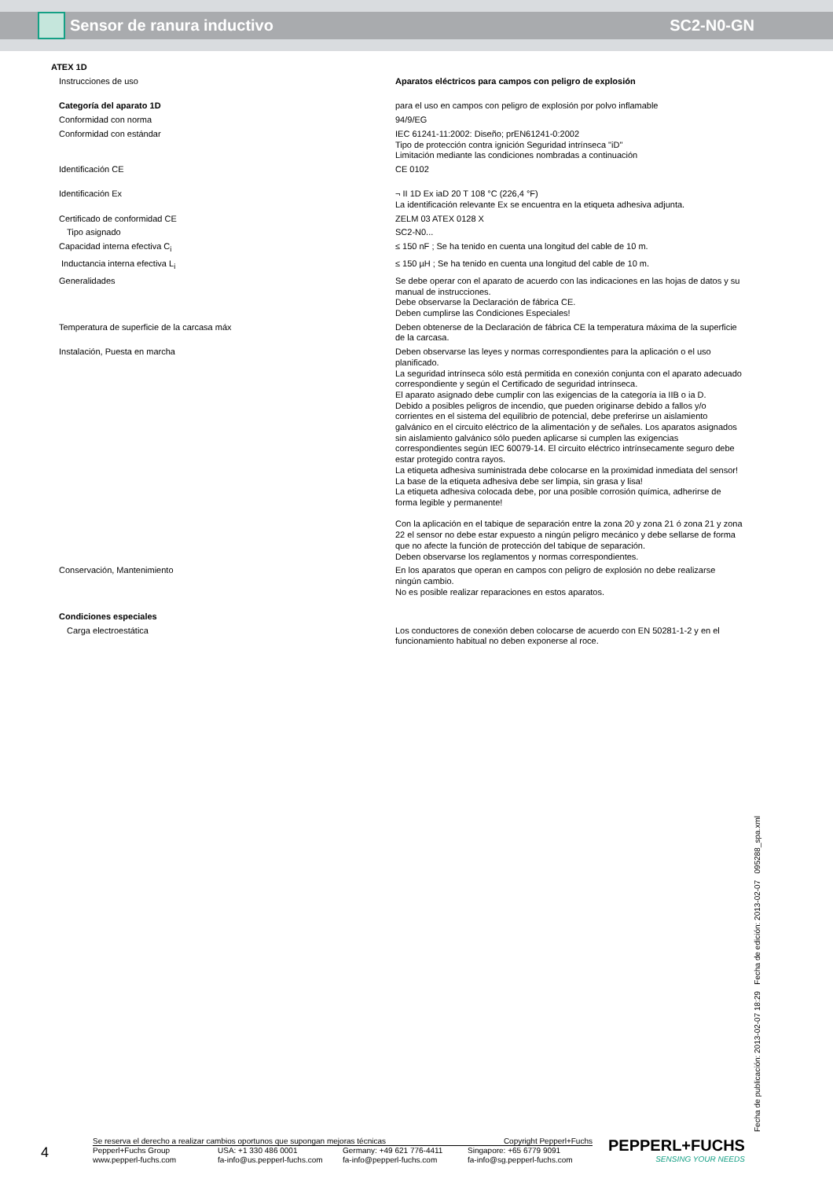Sensor de ranura inductivo SC2-N0-GN
ATEX 1D
| Instrucciones de uso | Aparatos eléctricos para campos con peligro de explosión |
| Categoría del aparato 1D | para el uso en campos con peligro de explosión por polvo inflamable |
| Conformidad con norma | 94/9/EG |
| Conformidad con estándar | IEC 61241-11:2002: Diseño; prEN61241-0:2002 Tipo de protección contra ignición Seguridad intrínseca "iD" Limitación mediante las condiciones nombradas a continuación |
| Identificación CE | CE 0102 |
| Identificación Ex | ¬ II 1D Ex iaD 20 T 108 °C (226,4 °F) La identificación relevante Ex se encuentra en la etiqueta adhesiva adjunta. |
| Certificado de conformidad CE | ZELM 03 ATEX 0128 X |
| Tipo asignado | SC2-N0... |
| Capacidad interna efectiva C<sub>i</sub> | ≤ 150 nF ; Se ha tenido en cuenta una longitud del cable de 10 m. |
| Inductancia interna efectiva L<sub>i</sub> | ≤ 150 µH ; Se ha tenido en cuenta una longitud del cable de 10 m. |
| Generalidades | Se debe operar con el aparato de acuerdo con las indicaciones en las hojas de datos y su manual de instrucciones. Debe observarse la Declaración de fábrica CE. Deben cumplirse las Condiciones Especiales! |
| Temperatura de superficie de la carcasa máx | Deben obtenerse de la Declaración de fábrica CE la temperatura máxima de la superficie de la carcasa. |
| Instalación, Puesta en marcha | Deben observarse las leyes y normas correspondientes para la aplicación o el uso planificado. La seguridad intrínseca sólo está permitida en conexión conjunta con el aparato adecuado correspondiente y según el Certificado de seguridad intrínseca. El aparato asignado debe cumplir con las exigencias de la categoría ia IIB o ia D. Debido a posibles peligros de incendio, que pueden originarse debido a fallos y/o corrientes en el sistema del equilibrio de potencial, debe preferirse un aislamiento galvánico en el circuito eléctrico de la alimentación y de señales. Los aparatos asignados sin aislamiento galvánico sólo pueden aplicarse si cumplen las exigencias correspondientes según IEC 60079-14. El circuito eléctrico intrínsecamente seguro debe estar protegido contra rayos. La etiqueta adhesiva suministrada debe colocarse en la proximidad inmediata del sensor! La base de la etiqueta adhesiva debe ser limpia, sin grasa y lisa! La etiqueta adhesiva colocada debe, por una posible corrosión química, adherirse de forma legible y permanente! Con la aplicación en el tabique de separación entre la zona 20 y zona 21 ó zona 21 y zona 22 el sensor no debe estar expuesto a ningún peligro mecánico y debe sellarse de forma que no afecte la función de protección del tabique de separación. Deben observarse los reglamentos y normas correspondientes. |
| Conservación, Mantenimiento | En los aparatos que operan en campos con peligro de explosión no debe realizarse ningún cambio. No es posible realizar reparaciones en estos aparatos. |
| Condiciones especiales | |
| Carga electroestática | Los conductores de conexión deben colocarse de acuerdo con EN 50281-1-2 y en el funcionamiento habitual no deben exponerse al roce. |
Fecha de publicación: 2013-02-07 18:29 Fecha de edición: 2013-02-07 095288_spa.xml
4
Se reserva el derecho a realizar cambios oportunos que supongan mejoras técnicas Copyright Pepperl+Fuchs
Pepperl+Fuchs Group
www.pepperl-fuchs.com USA: +1 330 486 0001
fa-info@us.pepperl-fuchs.com Germany: +49 621 776-4411
fa-info@pepperl-fuchs.com Singapore: +65 6779 9091
fa-info@sg.pepperl-fuchs.com
PEPPERL+FUCHS
SENSING YOUR NEEDS